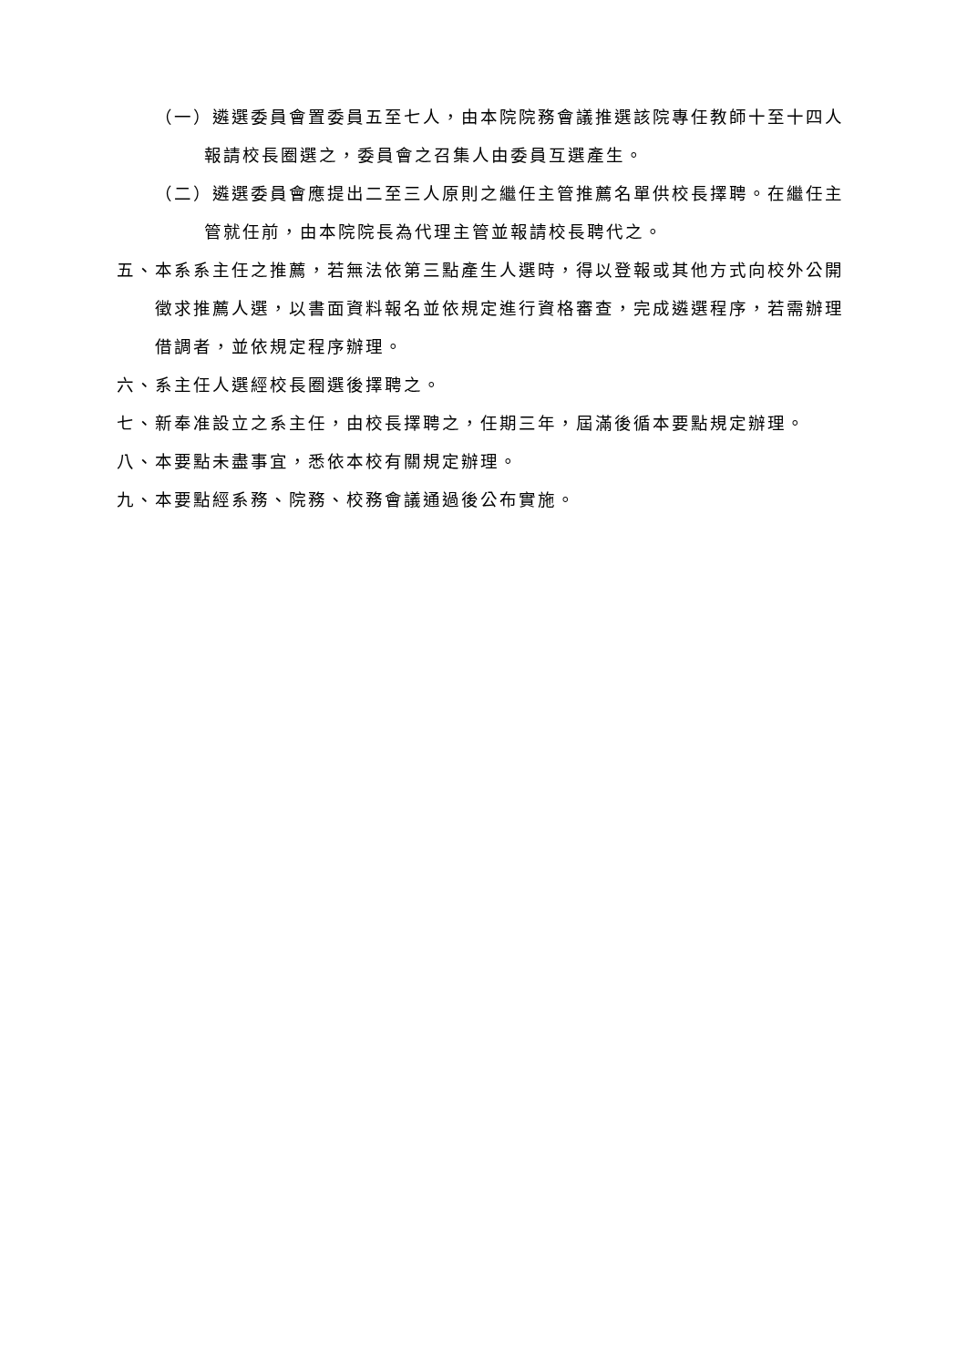（一）遴選委員會置委員五至七人，由本院院務會議推選該院專任教師十至十四人報請校長圈選之，委員會之召集人由委員互選產生。
（二）遴選委員會應提出二至三人原則之繼任主管推薦名單供校長擇聘。在繼任主管就任前，由本院院長為代理主管並報請校長聘代之。
五、本系系主任之推薦，若無法依第三點產生人選時，得以登報或其他方式向校外公開徵求推薦人選，以書面資料報名並依規定進行資格審查，完成遴選程序，若需辦理借調者，並依規定程序辦理。
六、系主任人選經校長圈選後擇聘之。
七、新奉准設立之系主任，由校長擇聘之，任期三年，屆滿後循本要點規定辦理。
八、本要點未盡事宜，悉依本校有關規定辦理。
九、本要點經系務、院務、校務會議通過後公布實施。